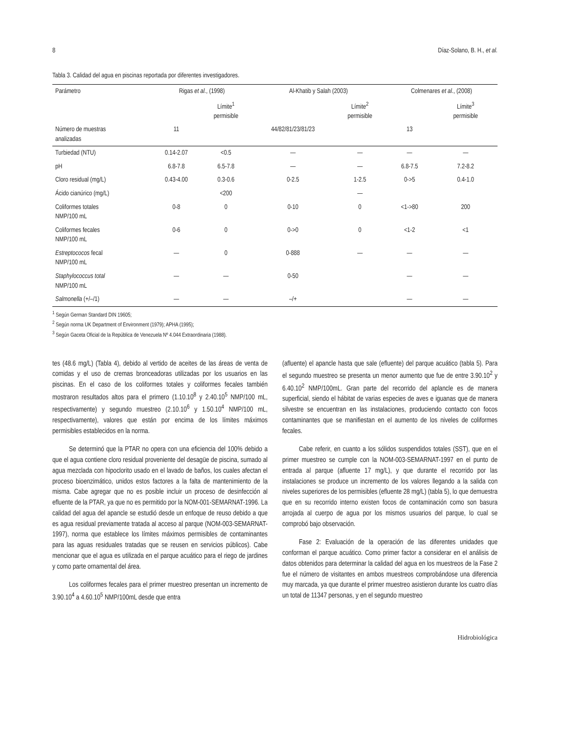8 Díaz-Solano, B. H., et al.
Tabla 3. Calidad del agua en piscinas reportada por diferentes investigadores.
| Parámetro | Rigas et al. , (1998) | | Al-Khatib y Salah (2003) | | Colmenares et al. , (2008) | |
| --- | --- | --- | --- | --- | --- | --- |
| | | Límite<sup>1</sup> permisible | | Límite<sup>2</sup> permisible | | Límite<sup>3</sup> permisible |
| Número de muestras analizadas | 11 | | 44/82/81/23/81/23 | | 13 | |
| Turbiedad (NTU) | 0.14-2.07 | <0.5 | — | — | — | — |
| pH | 6.8-7.8 | 6.5-7.8 | — | — | 6.8-7.5 | 7.2-8.2 |
| Cloro residual (mg/L) | 0.43-4.00 | 0.3-0.6 | 0-2.5 | 1-2.5 | 0->5 | 0.4-1.0 |
| Ácido cianúrico (mg/L) | | <200 | | — | | |
| Coliformes totales NMP/100 mL | 0-8 | 0 | 0-10 | 0 | <1->80 | 200 |
| Coliformes fecales NMP/100 mL | 0-6 | 0 | 0->0 | 0 | <1-2 | <1 |
| Estreptococos fecal NMP/100 mL | — | 0 | 0-888 | — | — | — |
| Staphylococcus total NMP/100 mL | — | — | 0-50 | | — | — |
| Salmonella (+/–/1) | — | — | –/+ | | — | — |
<sup>1</sup> Según German Standard DIN 19605;
<sup>2</sup> Según norma UK Department of Environment (1979); APHA (1995);
<sup>3</sup> Según Gaceta Oficial de la República de Venezuela Nº 4.044 Extraordinaria (1988).
tes (48.6 mg/L) (Tabla 4), debido al vertido de aceites de las áreas de venta de comidas y el uso de cremas bronceadoras utilizadas por los usuarios en las piscinas. En el caso de los coliformes totales y coliformes fecales también mostraron resultados altos para el primero (1.10.10<sup>8</sup> y 2.40.10<sup>5</sup> NMP/100 mL, respectivamente) y segundo muestreo (2.10.10<sup>6</sup> y 1.50.10<sup>4</sup> NMP/100 mL, respectivamente), valores que están por encima de los límites máximos permisibles establecidos en la norma.
Se determinó que la PTAR no opera con una eficiencia del 100% debido a que el agua contiene cloro residual proveniente del desagüe de piscina, sumado al agua mezclada con hipoclorito usado en el lavado de baños, los cuales afectan el proceso bioenzimático, unidos estos factores a la falta de mantenimiento de la misma. Cabe agregar que no es posible incluir un proceso de desinfección al efluente de la PTAR, ya que no es permitido por la NOM-001-SEMARNAT-1996. La calidad del agua del apancle se estudió desde un enfoque de reuso debido a que es agua residual previamente tratada al acceso al parque (NOM-003-SEMARNAT-1997), norma que establece los límites máximos permisibles de contaminantes para las aguas residuales tratadas que se reusen en servicios públicos). Cabe mencionar que el agua es utilizada en el parque acuático para el riego de jardines y como parte ornamental del área.
Los coliformes fecales para el primer muestreo presentan un incremento de 3.90.10<sup>4</sup> a 4.60.10<sup>5</sup> NMP/100mL desde que entra
(afluente) el apancle hasta que sale (efluente) del parque acuático (tabla 5). Para el segundo muestreo se presenta un menor aumento que fue de entre 3.90.10<sup>2</sup> y 6.40.10<sup>2</sup> NMP/100mL. Gran parte del recorrido del aplancle es de manera superficial, siendo el hábitat de varias especies de aves e iguanas que de manera silvestre se encuentran en las instalaciones, produciendo contacto con focos contaminantes que se manifiestan en el aumento de los niveles de coliformes fecales.
Cabe referir, en cuanto a los sólidos suspendidos totales (SST), que en el primer muestreo se cumple con la NOM-003-SEMARNAT-1997 en el punto de entrada al parque (afluente 17 mg/L), y que durante el recorrido por las instalaciones se produce un incremento de los valores llegando a la salida con niveles superiores de los permisibles (efluente 28 mg/L) (tabla 5), lo que demuestra que en su recorrido interno existen focos de contaminación como son basura arrojada al cuerpo de agua por los mismos usuarios del parque, lo cual se comprobó bajo observación.
Fase 2: Evaluación de la operación de las diferentes unidades que conforman el parque acuático. Como primer factor a considerar en el análisis de datos obtenidos para determinar la calidad del agua en los muestreos de la Fase 2 fue el número de visitantes en ambos muestreos comprobándose una diferencia muy marcada, ya que durante el primer muestreo asistieron durante los cuatro días un total de 11347 personas, y en el segundo muestreo
Hidrobiológica